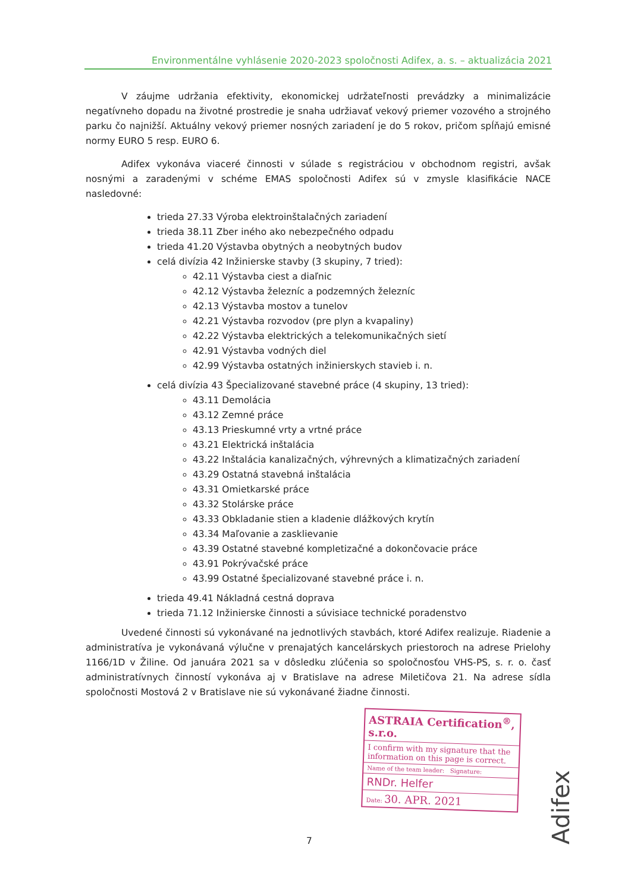Environmentálne vyhlásenie 2020-2023 spoločnosti Adifex, a. s. – aktualizácia 2021
V záujme udržania efektivity, ekonomickej udržateľnosti prevádzky a minimalizácie negatívneho dopadu na životné prostredie je snaha udržiavať vekový priemer vozového a strojného parku čo najnižší. Aktuálny vekový priemer nosných zariadení je do 5 rokov, pričom spĺňajú emisné normy EURO 5 resp. EURO 6.
Adifex vykonáva viaceré činnosti v súlade s registráciou v obchodnom registri, avšak nosnými a zaradenými v schéme EMAS spoločnosti Adifex sú v zmysle klasifikácie NACE nasledovné:
trieda 27.33 Výroba elektroinštalačných zariadení
trieda 38.11 Zber iného ako nebezpečného odpadu
trieda 41.20 Výstavba obytných a neobytných budov
celá divízia 42 Inžinierske stavby (3 skupiny, 7 tried):
42.11 Výstavba ciest a diaľnic
42.12 Výstavba železníc a podzemných železníc
42.13 Výstavba mostov a tunelov
42.21 Výstavba rozvodov (pre plyn a kvapaliny)
42.22 Výstavba elektrických a telekomunikačných sietí
42.91 Výstavba vodných diel
42.99 Výstavba ostatných inžinierskych stavieb i. n.
celá divízia 43 Špecializované stavebné práce (4 skupiny, 13 tried):
43.11 Demolácia
43.12 Zemné práce
43.13 Prieskumné vrty a vrtné práce
43.21 Elektrická inštalácia
43.22 Inštalácia kanalizačných, výhrevných a klimatizačných zariadení
43.29 Ostatná stavebná inštalácia
43.31 Omietkarské práce
43.32 Stolárske práce
43.33 Obkladanie stien a kladenie dlážkových krytín
43.34 Maľovanie a zasklievanie
43.39 Ostatné stavebné kompletizačné a dokončovacie práce
43.91 Pokrývačské práce
43.99 Ostatné špecializované stavebné práce i. n.
trieda 49.41 Nákladná cestná doprava
trieda 71.12 Inžinierske činnosti a súvisiace technické poradenstvo
Uvedené činnosti sú vykonávané na jednotlivých stavbách, ktoré Adifex realizuje. Riadenie a administratíva je vykonávaná výlučne v prenajatých kancelárskych priestoroch na adrese Prielohy 1166/1D v Žiline. Od januára 2021 sa v dôsledku zlúčenia so spoločnosťou VHS-PS, s. r. o. časť administratívnych činností vykonáva aj v Bratislave na adrese Miletičova 21. Na adrese sídla spoločnosti Mostová 2 v Bratislave nie sú vykonávané žiadne činnosti.
ASTRAIA Certification<sup>®</sup>, s.r.o.
I confirm with my signature that the information on this page is correct.
Name of the team leader: Signature:
RNDr. Helfer
Date: 30. APR. 2021
7
Adifex